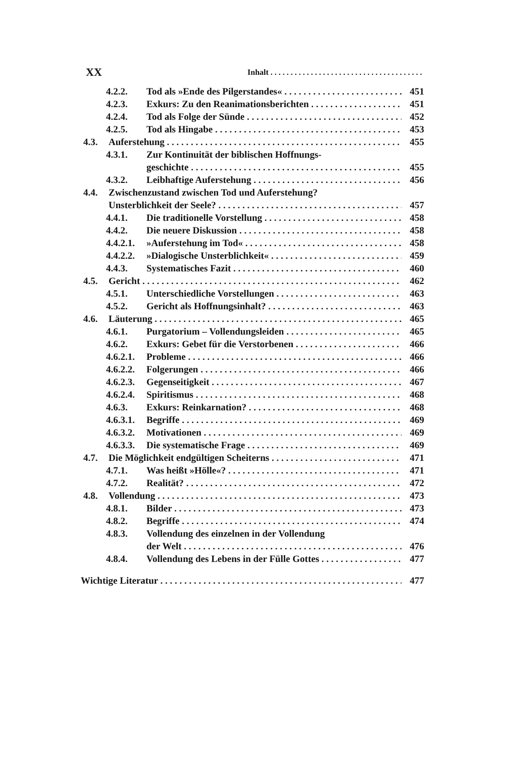XX Inhalt
4.2.2. Tod als »Ende des Pilgerstandes« 451
4.2.3. Exkurs: Zu den Reanimationsberichten 451
4.2.4. Tod als Folge der Sünde 452
4.2.5. Tod als Hingabe 453
4.3. Auferstehung 455
4.3.1. Zur Kontinuität der biblischen Hoffnungs-
geschichte 455
4.3.2. Leibhaftige Auferstehung 456
4.4. Zwischenzustand zwischen Tod und Auferstehung?
Unsterblichkeit der Seele? 457
4.4.1. Die traditionelle Vorstellung 458
4.4.2. Die neuere Diskussion 458
4.4.2.1. »Auferstehung im Tod« 458
4.4.2.2. »Dialogische Unsterblichkeit« 459
4.4.3. Systematisches Fazit 460
4.5. Gericht 462
4.5.1. Unterschiedliche Vorstellungen 463
4.5.2. Gericht als Hoffnungsinhalt? 463
4.6. Läuterung 465
4.6.1. Purgatorium – Vollendungsleiden 465
4.6.2. Exkurs: Gebet für die Verstorbenen 466
4.6.2.1. Probleme 466
4.6.2.2. Folgerungen 466
4.6.2.3. Gegenseitigkeit 467
4.6.2.4. Spiritismus 468
4.6.3. Exkurs: Reinkarnation? 468
4.6.3.1. Begriffe 469
4.6.3.2. Motivationen 469
4.6.3.3. Die systematische Frage 469
4.7. Die Möglichkeit endgültigen Scheiterns 471
4.7.1. Was heißt »Hölle«? 471
4.7.2. Realität? 472
4.8. Vollendung 473
4.8.1. Bilder 473
4.8.2. Begriffe 474
4.8.3. Vollendung des einzelnen in der Vollendung
der Welt 476
4.8.4. Vollendung des Lebens in der Fülle Gottes 477
Wichtige Literatur 477